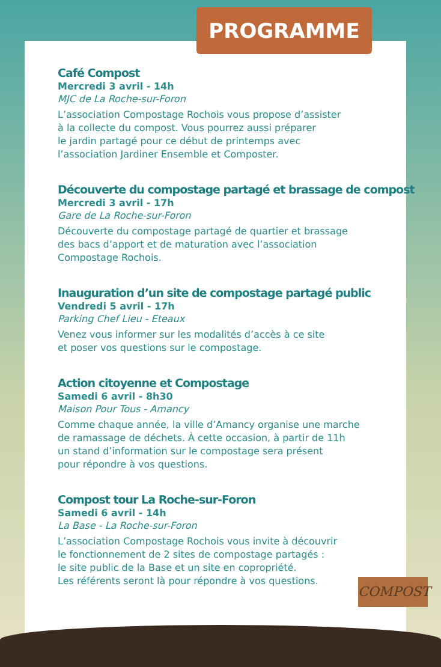PROGRAMME
Café Compost
Mercredi 3 avril - 14h
MJC de La Roche-sur-Foron
L’association Compostage Rochois vous propose d’assister
à la collecte du compost. Vous pourrez aussi préparer
le jardin partagé pour ce début de printemps avec
l’association Jardiner Ensemble et Composter.
Découverte du compostage partagé et brassage de compost
Mercredi 3 avril - 17h
Gare de La Roche-sur-Foron
Découverte du compostage partagé de quartier et brassage
des bacs d’apport et de maturation avec l’association
Compostage Rochois.
Inauguration d’un site de compostage partagé public
Vendredi 5 avril - 17h
Parking Chef Lieu - Eteaux
Venez vous informer sur les modalités d’accès à ce site
et poser vos questions sur le compostage.
Action citoyenne et Compostage
Samedi 6 avril - 8h30
Maison Pour Tous - Amancy
Comme chaque année, la ville d’Amancy organise une marche
de ramassage de déchets. À cette occasion, à partir de 11h
un stand d’information sur le compostage sera présent
pour répondre à vos questions.
Compost tour La Roche-sur-Foron
Samedi 6 avril - 14h
La Base - La Roche-sur-Foron
L’association Compostage Rochois vous invite à découvrir
le fonctionnement de 2 sites de compostage partagés :
le site public de la Base et un site en copropriété.
Les référents seront là pour répondre à vos questions.
COMPOST